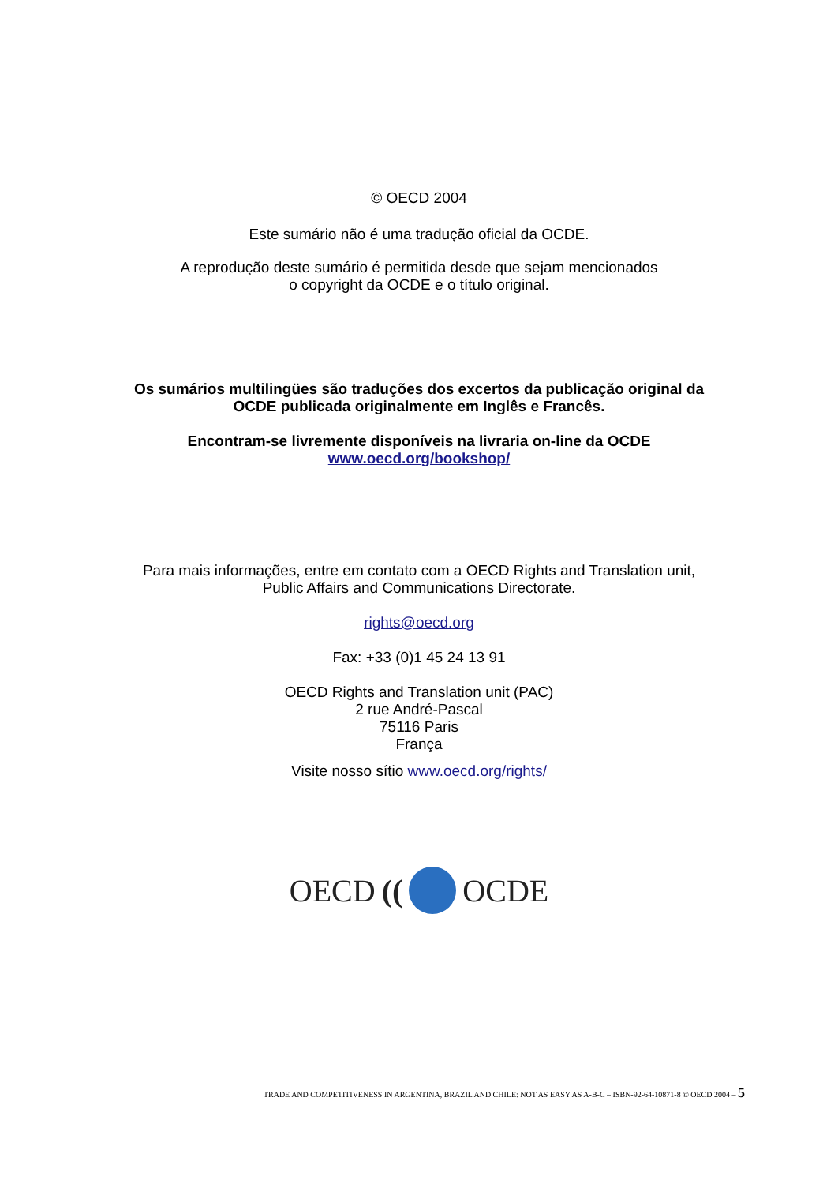© OECD 2004
Este sumário não é uma tradução oficial da OCDE.
A reprodução deste sumário é permitida desde que sejam mencionados
o copyright da OCDE e o título original.
Os sumários multilingües são traduções dos excertos da publicação original da
OCDE publicada originalmente em Inglês e Francês.
Encontram-se livremente disponíveis na livraria on-line da OCDE
www.oecd.org/bookshop/
Para mais informações, entre em contato com a OECD Rights and Translation unit,
Public Affairs and Communications Directorate.
rights@oecd.org
Fax: +33 (0)1 45 24 13 91
OECD Rights and Translation unit (PAC)
2 rue André-Pascal
75116 Paris
França
Visite nosso sítio www.oecd.org/rights/
OECD (( OCDE
TRADE AND COMPETITIVENESS IN ARGENTINA, BRAZIL AND CHILE: NOT AS EASY AS A-B-C – ISBN-92-64-10871-8 © OECD 2004 – 5